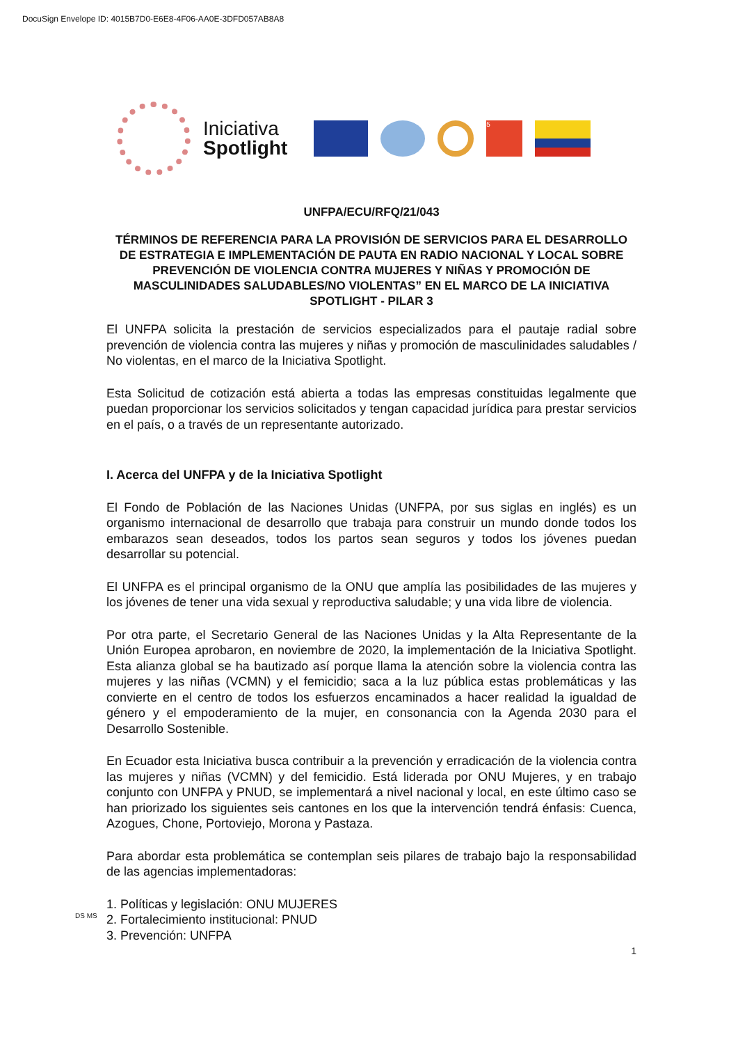DocuSign Envelope ID: 4015B7D0-E6E8-4F06-AA0E-3DFD057AB8A8
Iniciativa
Spotlight
5
UNFPA/ECU/RFQ/21/043
TÉRMINOS DE REFERENCIA PARA LA PROVISIÓN DE SERVICIOS PARA EL DESARROLLO DE ESTRATEGIA E IMPLEMENTACIÓN DE PAUTA EN RADIO NACIONAL Y LOCAL SOBRE PREVENCIÓN DE VIOLENCIA CONTRA MUJERES Y NIÑAS Y PROMOCIÓN DE MASCULINIDADES SALUDABLES/NO VIOLENTAS” EN EL MARCO DE LA INICIATIVA SPOTLIGHT - PILAR 3
El UNFPA solicita la prestación de servicios especializados para el pautaje radial sobre prevención de violencia contra las mujeres y niñas y promoción de masculinidades saludables / No violentas, en el marco de la Iniciativa Spotlight.
Esta Solicitud de cotización está abierta a todas las empresas constituidas legalmente que puedan proporcionar los servicios solicitados y tengan capacidad jurídica para prestar servicios en el país, o a través de un representante autorizado.
I. Acerca del UNFPA y de la Iniciativa Spotlight
El Fondo de Población de las Naciones Unidas (UNFPA, por sus siglas en inglés) es un organismo internacional de desarrollo que trabaja para construir un mundo donde todos los embarazos sean deseados, todos los partos sean seguros y todos los jóvenes puedan desarrollar su potencial.
El UNFPA es el principal organismo de la ONU que amplía las posibilidades de las mujeres y los jóvenes de tener una vida sexual y reproductiva saludable; y una vida libre de violencia.
Por otra parte, el Secretario General de las Naciones Unidas y la Alta Representante de la Unión Europea aprobaron, en noviembre de 2020, la implementación de la Iniciativa Spotlight. Esta alianza global se ha bautizado así porque llama la atención sobre la violencia contra las mujeres y las niñas (VCMN) y el femicidio; saca a la luz pública estas problemáticas y las convierte en el centro de todos los esfuerzos encaminados a hacer realidad la igualdad de género y el empoderamiento de la mujer, en consonancia con la Agenda 2030 para el Desarrollo Sostenible.
En Ecuador esta Iniciativa busca contribuir a la prevención y erradicación de la violencia contra las mujeres y niñas (VCMN) y del femicidio. Está liderada por ONU Mujeres, y en trabajo conjunto con UNFPA y PNUD, se implementará a nivel nacional y local, en este último caso se han priorizado los siguientes seis cantones en los que la intervención tendrá énfasis: Cuenca, Azogues, Chone, Portoviejo, Morona y Pastaza.
Para abordar esta problemática se contemplan seis pilares de trabajo bajo la responsabilidad de las agencias implementadoras:
1. Políticas y legislación: ONU MUJERES
2. Fortalecimiento institucional: PNUD
3. Prevención: UNFPA
DS MS
1